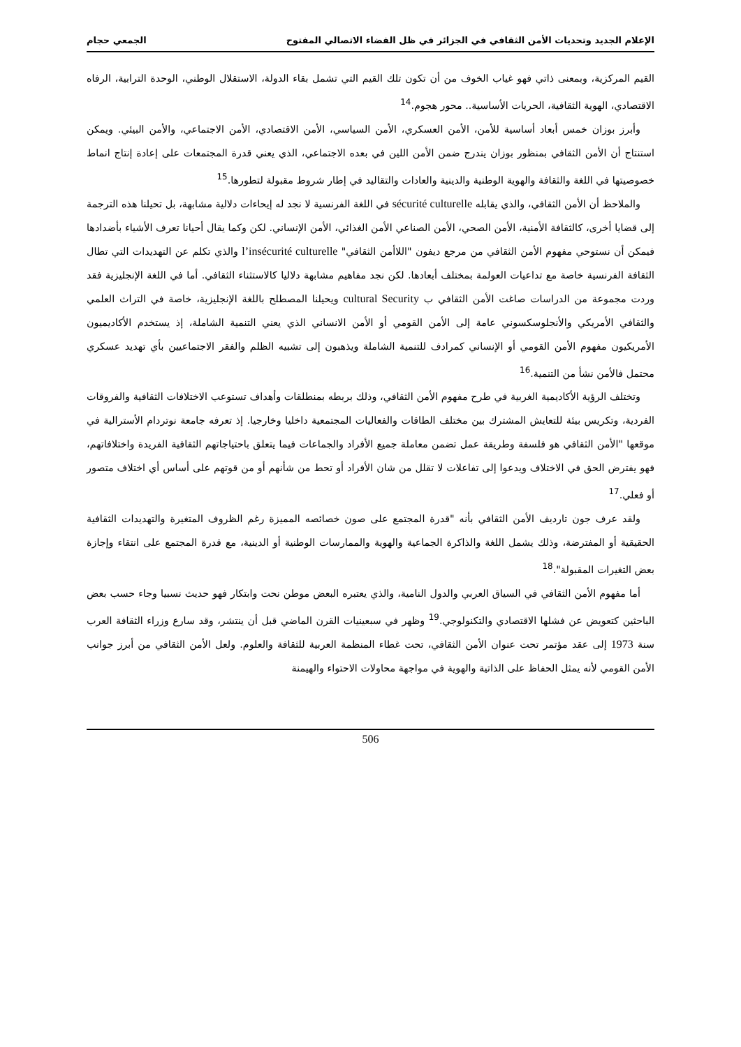الإعلام الجديد وتحديات الأمن الثقافي في الجزائر في ظل الفضاء الاتصالي المفتوح الجمعي حجام
القيم المركزية، وبمعنى ذاتي فهو غياب الخوف من أن تكون تلك القيم التي تشمل بقاء الدولة، الاستقلال الوطني، الوحدة الترابية، الرفاه الاقتصادي، الهوية الثقافية، الحريات الأساسية.. محور هجوم.<sup>14</sup>
وأبرز بوزان خمس أبعاد أساسية للأمن، الأمن العسكري، الأمن السياسي، الأمن الاقتصادي، الأمن الاجتماعي، والأمن البيئي. ويمكن استنتاج أن الأمن الثقافي بمنظور بوزان يندرج ضمن الأمن اللين في بعده الاجتماعي، الذي يعني قدرة المجتمعات على إعادة إنتاج انماط خصوصيتها في اللغة والثقافة والهوية الوطنية والدينية والعادات والتقاليد في إطار شروط مقبولة لتطورها.<sup>15</sup>
والملاحظ أن الأمن الثقافي، والذي يقابله sécurité culturelle في اللغة الفرنسية لا نجد له إيحاءات دلالية مشابهة، بل تحيلنا هذه الترجمة إلى قضايا أخرى، كالثقافة الأمنية، الأمن الصحي، الأمن الصناعي الأمن الغذائي، الأمن الإنساني. لكن وكما يقال أحيانا تعرف الأشياء بأضدادها فيمكن أن نستوحي مفهوم الأمن الثقافي من مرجع ديفون "اللاأمن الثقافي" l’insécurité culturelle والذي تكلم عن التهديدات التي تطال الثقافة الفرنسية خاصة مع تداعيات العولمة بمختلف أبعادها. لكن نجد مفاهيم مشابهة دلاليا كالاستثناء الثقافي. أما في اللغة الإنجليزية فقد وردت مجموعة من الدراسات صاغت الأمن الثقافي ب cultural Security ويحيلنا المصطلح باللغة الإنجليزية، خاصة في التراث العلمي والثقافي الأمريكي والأنجلوسكسوني عامة إلى الأمن القومي أو الأمن الانساني الذي يعني التنمية الشاملة، إذ يستخدم الأكاديميون الأمريكيون مفهوم الأمن القومي أو الإنساني كمرادف للتنمية الشاملة ويذهبون إلى تشبيه الظلم والفقر الاجتماعيين بأي تهديد عسكري محتمل فالأمن نشأ من التنمية.<sup>16</sup>
وتختلف الرؤية الأكاديمية الغربية في طرح مفهوم الأمن الثقافي، وذلك بربطه بمنطلقات وأهداف تستوعب الاختلافات الثقافية والفروقات الفردية، وتكريس بيئة للتعايش المشترك بين مختلف الطاقات والفعاليات المجتمعية داخليا وخارجيا. إذ تعرفه جامعة نوتردام الأسترالية في موقعها "الأمن الثقافي هو فلسفة وطريقة عمل تضمن معاملة جميع الأفراد والجماعات فيما يتعلق باحتياجاتهم الثقافية الفريدة واختلافاتهم، فهو يفترض الحق في الاختلاف ويدعوا إلى تفاعلات لا تقلل من شان الأفراد أو تحط من شأنهم أو من قوتهم على أساس أي اختلاف متصور أو فعلي.<sup>17</sup>
ولقد عرف جون تارديف الأمن الثقافي بأنه "قدرة المجتمع على صون خصائصه المميزة رغم الظروف المتغيرة والتهديدات الثقافية الحقيقية أو المفترضة، وذلك يشمل اللغة والذاكرة الجماعية والهوية والممارسات الوطنية أو الدينية، مع قدرة المجتمع على انتقاء وإجازة بعض التغيرات المقبولة".<sup>18</sup>
أما مفهوم الأمن الثقافي في السياق العربي والدول النامية، والذي يعتبره البعض موطن نحت وابتكار فهو حديث نسبيا وجاء حسب بعض الباحثين كتعويض عن فشلها الاقتصادي والتكنولوجي.<sup>19</sup> وظهر في سبعينيات القرن الماضي قبل أن ينتشر، وقد سارع وزراء الثقافة العرب سنة 1973 إلى عقد مؤتمر تحت عنوان الأمن الثقافي، تحت غطاء المنظمة العربية للثقافة والعلوم. ولعل الأمن الثقافي من أبرز جوانب الأمن القومي لأنه يمثل الحفاظ على الذاتية والهوية في مواجهة محاولات الاحتواء والهيمنة
506